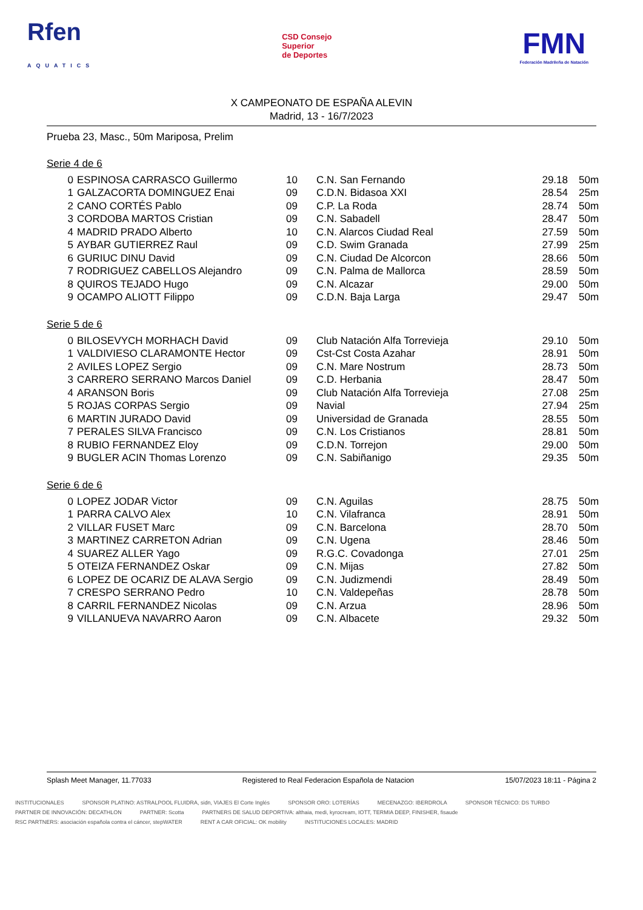Rfen
AQUATICS
CSD Consejo
Superior
de Deportes
FMN
Federación Madrileña de Natación
X CAMPEONATO DE ESPAÑA ALEVIN
Madrid, 13 - 16/7/2023
Prueba 23, Masc., 50m Mariposa, Prelim
Serie 4 de 6
| 0 | ESPINOSA CARRASCO Guillermo | 10 | C.N. San Fernando | 29.18 | 50m |
| 1 | GALZACORTA DOMINGUEZ Enai | 09 | C.D.N. Bidasoa XXI | 28.54 | 25m |
| 2 | CANO CORTÉS Pablo | 09 | C.P. La Roda | 28.74 | 50m |
| 3 | CORDOBA MARTOS Cristian | 09 | C.N. Sabadell | 28.47 | 50m |
| 4 | MADRID PRADO Alberto | 10 | C.N. Alarcos Ciudad Real | 27.59 | 50m |
| 5 | AYBAR GUTIERREZ Raul | 09 | C.D. Swim Granada | 27.99 | 25m |
| 6 | GURIUC DINU David | 09 | C.N. Ciudad De Alcorcon | 28.66 | 50m |
| 7 | RODRIGUEZ CABELLOS Alejandro | 09 | C.N. Palma de Mallorca | 28.59 | 50m |
| 8 | QUIROS TEJADO Hugo | 09 | C.N. Alcazar | 29.00 | 50m |
| 9 | OCAMPO ALIOTT Filippo | 09 | C.D.N. Baja Larga | 29.47 | 50m |
Serie 5 de 6
| 0 | BILOSEVYCH MORHACH David | 09 | Club Natación Alfa Torrevieja | 29.10 | 50m |
| 1 | VALDIVIESO CLARAMONTE Hector | 09 | Cst-Cst Costa Azahar | 28.91 | 50m |
| 2 | AVILES LOPEZ Sergio | 09 | C.N. Mare Nostrum | 28.73 | 50m |
| 3 | CARRERO SERRANO Marcos Daniel | 09 | C.D. Herbania | 28.47 | 50m |
| 4 | ARANSON Boris | 09 | Club Natación Alfa Torrevieja | 27.08 | 25m |
| 5 | ROJAS CORPAS Sergio | 09 | Navial | 27.94 | 25m |
| 6 | MARTIN JURADO David | 09 | Universidad de Granada | 28.55 | 50m |
| 7 | PERALES SILVA Francisco | 09 | C.N. Los Cristianos | 28.81 | 50m |
| 8 | RUBIO FERNANDEZ Eloy | 09 | C.D.N. Torrejon | 29.00 | 50m |
| 9 | BUGLER ACIN Thomas Lorenzo | 09 | C.N. Sabiñanigo | 29.35 | 50m |
Serie 6 de 6
| 0 | LOPEZ JODAR Victor | 09 | C.N. Aguilas | 28.75 | 50m |
| 1 | PARRA CALVO Alex | 10 | C.N. Vilafranca | 28.91 | 50m |
| 2 | VILLAR FUSET Marc | 09 | C.N. Barcelona | 28.70 | 50m |
| 3 | MARTINEZ CARRETON Adrian | 09 | C.N. Ugena | 28.46 | 50m |
| 4 | SUAREZ ALLER Yago | 09 | R.G.C. Covadonga | 27.01 | 25m |
| 5 | OTEIZA FERNANDEZ Oskar | 09 | C.N. Mijas | 27.82 | 50m |
| 6 | LOPEZ DE OCARIZ DE ALAVA Sergio | 09 | C.N. Judizmendi | 28.49 | 50m |
| 7 | CRESPO SERRANO Pedro | 10 | C.N. Valdepeñas | 28.78 | 50m |
| 8 | CARRIL FERNANDEZ Nicolas | 09 | C.N. Arzua | 28.96 | 50m |
| 9 | VILLANUEVA NAVARRO Aaron | 09 | C.N. Albacete | 29.32 | 50m |
Splash Meet Manager, 11.77033 Registered to Real Federacion Española de Natacion 15/07/2023 18:11 - Página 2
INSTITUCIONALES SPONSOR PLATINO: ASTRALPOOL FLUIDRA, sidn, VIAJES El Corte Inglés SPONSOR ORO: LOTERÍAS MECENAZGO: IBERDROLA SPONSOR TÉCNICO: DS TURBO PARTNER DE INNOVACIÓN: DECATHLON PARTNER: Scotta PARTNERS DE SALUD DEPORTIVA: althaia, medi, kyrocream, IOTT, TERMIA DEEP, FINISHER, fisaude RSC PARTNERS: asociación española contra el cáncer, stepWATER RENT A CAR OFICIAL: OK mobility INSTITUCIONES LOCALES: MADRID